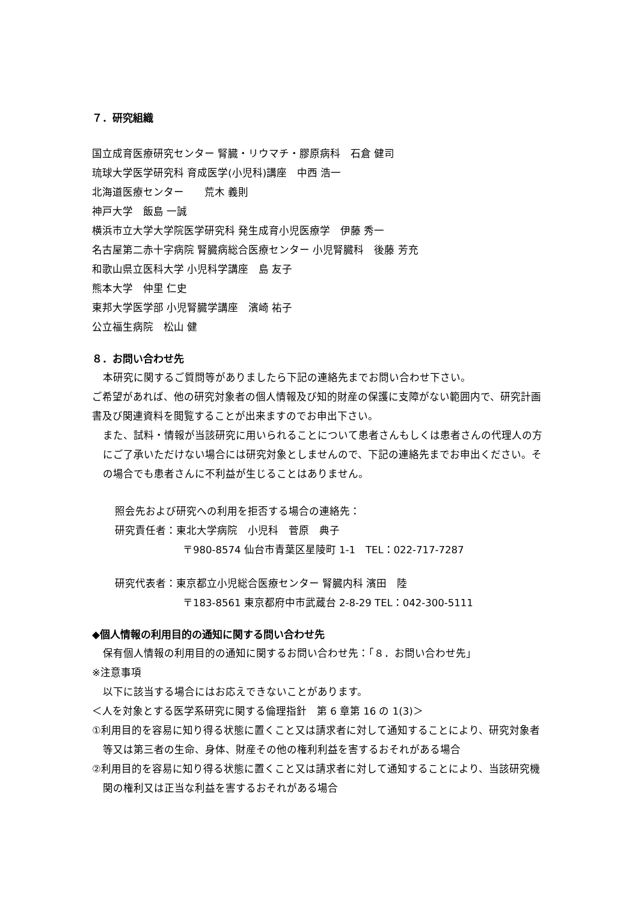７．研究組織
国立成育医療研究センター 腎臓・リウマチ・膠原病科　石倉 健司
琉球大学医学研究科 育成医学(小児科)講座　中西 浩一
北海道医療センター　　荒木 義則
神戸大学　飯島 一誠
横浜市立大学大学院医学研究科 発生成育小児医療学　伊藤 秀一
名古屋第二赤十字病院 腎臓病総合医療センター 小児腎臓科　後藤 芳充
和歌山県立医科大学 小児科学講座　島 友子
熊本大学　仲里 仁史
東邦大学医学部 小児腎臓学講座　濱崎 祐子
公立福生病院　松山 健
８．お問い合わせ先
本研究に関するご質問等がありましたら下記の連絡先までお問い合わせ下さい。
ご希望があれば、他の研究対象者の個人情報及び知的財産の保護に支障がない範囲内で、研究計画書及び関連資料を閲覧することが出来ますのでお申出下さい。
また、試料・情報が当該研究に用いられることについて患者さんもしくは患者さんの代理人の方にご了承いただけない場合には研究対象としませんので、下記の連絡先までお申出ください。その場合でも患者さんに不利益が生じることはありません。
照会先および研究への利用を拒否する場合の連絡先：
研究責任者：東北大学病院　小児科　菅原　典子
〒980-8574 仙台市青葉区星陵町 1-1　TEL：022-717-7287
研究代表者：東京都立小児総合医療センター 腎臓内科 濱田　陸
〒183-8561 東京都府中市武蔵台 2-8-29 TEL：042-300-5111
◆個人情報の利用目的の通知に関する問い合わせ先
保有個人情報の利用目的の通知に関するお問い合わせ先：「８．お問い合わせ先」
※注意事項
以下に該当する場合にはお応えできないことがあります。
＜人を対象とする医学系研究に関する倫理指針　第 6 章第 16 の 1(3)＞
①利用目的を容易に知り得る状態に置くこと又は請求者に対して通知することにより、研究対象者等又は第三者の生命、身体、財産その他の権利利益を害するおそれがある場合
②利用目的を容易に知り得る状態に置くこと又は請求者に対して通知することにより、当該研究機関の権利又は正当な利益を害するおそれがある場合